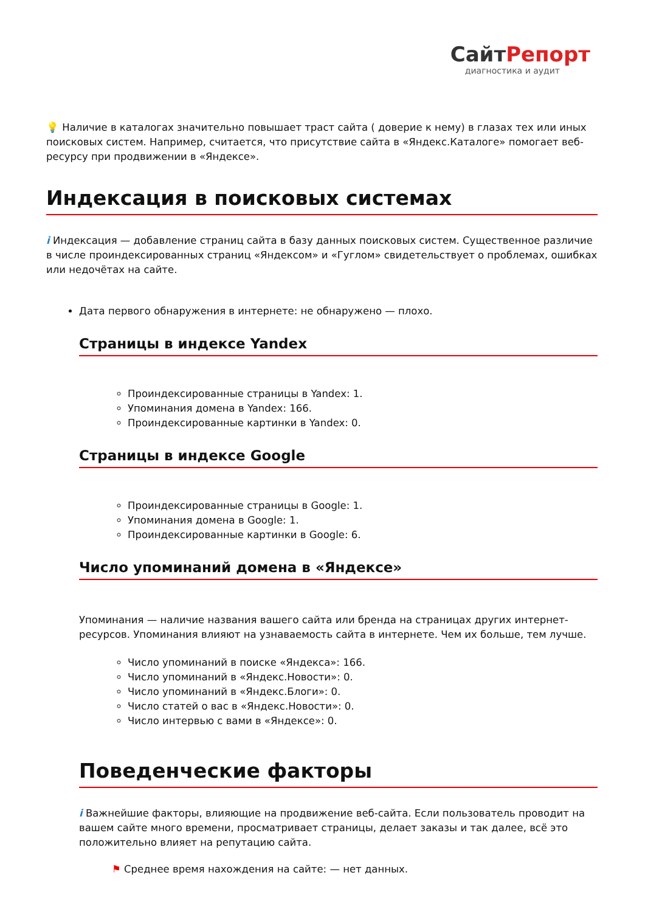СайтРепорт
диагностика и аудит
💡 Наличие в каталогах значительно повышает траст сайта ( доверие к нему) в глазах тех или иных поисковых систем. Например, считается, что присутствие сайта в «Яндекс.Каталоге» помогает веб-ресурсу при продвижении в «Яндексе».
Индексация в поисковых системах
i Индексация — добавление страниц сайта в базу данных поисковых систем. Существенное различие в числе проиндексированных страниц «Яндексом» и «Гуглом» свидетельствует о проблемах, ошибках или недочётах на сайте.
Дата первого обнаружения в интернете: не обнаружено — плохо.
Страницы в индексе Yandex
Проиндексированные страницы в Yandex: 1.
Упоминания домена в Yandex: 166.
Проиндексированные картинки в Yandex: 0.
Страницы в индексе Google
Проиндексированные страницы в Google: 1.
Упоминания домена в Google: 1.
Проиндексированные картинки в Google: 6.
Число упоминаний домена в «Яндексе»
Упоминания — наличие названия вашего сайта или бренда на страницах других интернет-ресурсов. Упоминания влияют на узнаваемость сайта в интернете. Чем их больше, тем лучше.
Число упоминаний в поиске «Яндекса»: 166.
Число упоминаний в «Яндекс.Новости»: 0.
Число упоминаний в «Яндекс.Блоги»: 0.
Число статей о вас в «Яндекс.Новости»: 0.
Число интервью с вами в «Яндексе»: 0.
Поведенческие факторы
i Важнейшие факторы, влияющие на продвижение веб-сайта. Если пользователь проводит на вашем сайте много времени, просматривает страницы, делает заказы и так далее, всё это положительно влияет на репутацию сайта.
⚑ Среднее время нахождения на сайте: — нет данных.